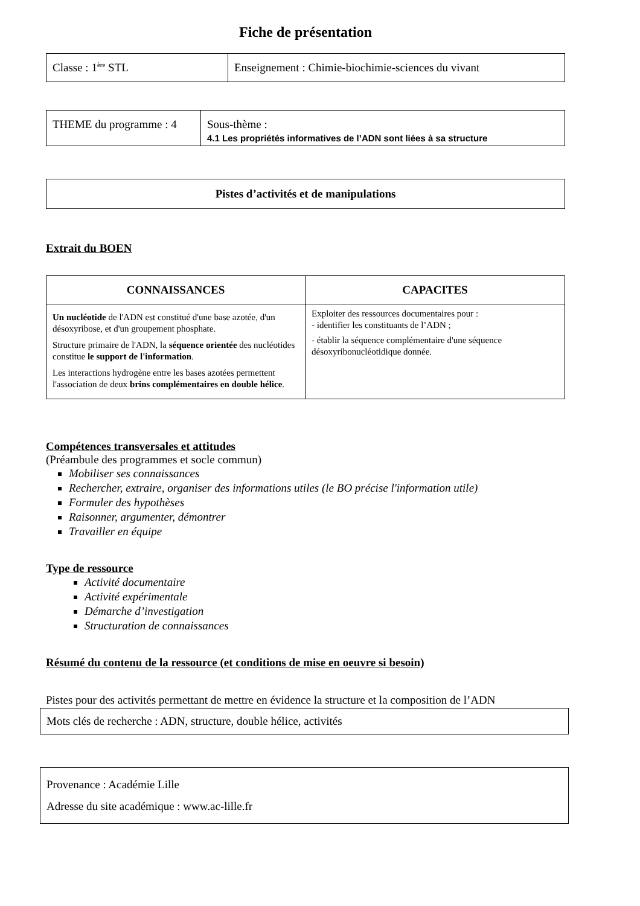Fiche de présentation
| Classe : 1<sup>ère</sup> STL | Enseignement : Chimie-biochimie-sciences du vivant |
| THEME du programme : 4 | Sous-thème : 4.1 Les propriétés informatives de l’ADN sont liées à sa structure |
Pistes d’activités et de manipulations
Extrait du BOEN
| CONNAISSANCES | CAPACITES |
| --- | --- |
| Un nucléotide de l'ADN est constitué d'une base azotée, d'un désoxyribose, et d'un groupement phosphate. Structure primaire de l'ADN, la séquence orientée des nucléotides constitue le support de l'information . Les interactions hydrogène entre les bases azotées permettent l'association de deux brins complémentaires en double hélice . | Exploiter des ressources documentaires pour : - identifier les constituants de l’ADN ; - établir la séquence complémentaire d'une séquence désoxyribonucléotidique donnée. |
Compétences transversales et attitudes
(Préambule des programmes et socle commun)
Mobiliser ses connaissances
Rechercher, extraire, organiser des informations utiles (le BO précise l'information utile)
Formuler des hypothèses
Raisonner, argumenter, démontrer
Travailler en équipe
Type de ressource
Activité documentaire
Activité expérimentale
Démarche d’investigation
Structuration de connaissances
Résumé du contenu de la ressource (et conditions de mise en oeuvre si besoin)
Pistes pour des activités permettant de mettre en évidence la structure et la composition de l’ADN
Mots clés de recherche : ADN, structure, double hélice, activités
Provenance : Académie Lille
Adresse du site académique : www.ac-lille.fr